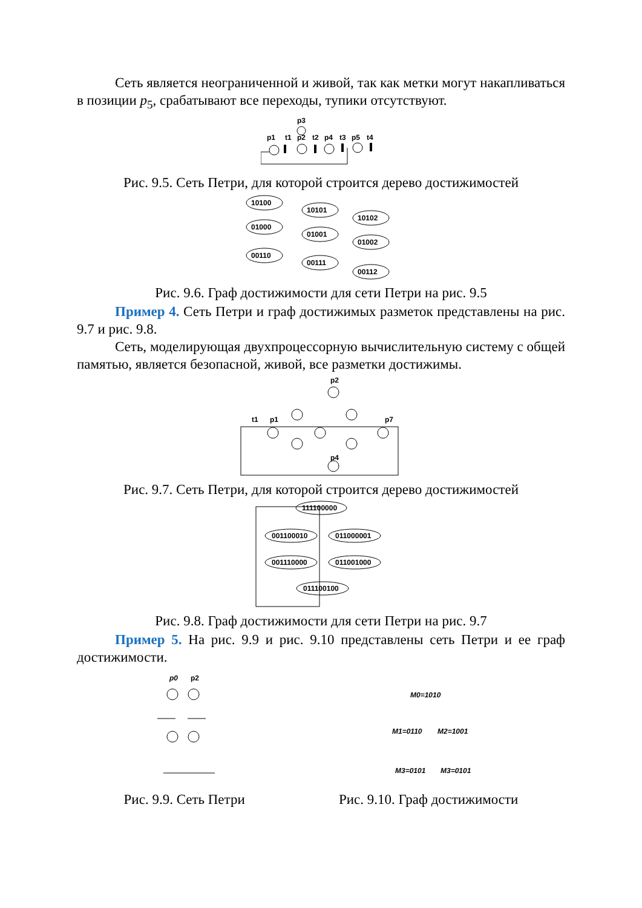Сеть является неограниченной и живой, так как метки могут накапливаться в позиции p<sub>5</sub>, срабатывают все переходы, тупики отсутствуют.
p3
p1
t1
p2
t2
p4
t3
p5
t4
Рис. 9.5. Сеть Петри, для которой строится дерево достижимостей
10100
01000
00110
10101
01001
00111
10102
01002
00112
Рис. 9.6. Граф достижимости для сети Петри на рис. 9.5
Пример 4. Сеть Петри и граф достижимых разметок представлены на рис. 9.7 и рис. 9.8.
Сеть, моделирующая двухпроцессорную вычислительную систему с общей памятью, является безопасной, живой, все разметки достижимы.
p2
p1
t1
p7
p4
Рис. 9.7. Сеть Петри, для которой строится дерево достижимостей
111100000
001100010
011000001
001110000
011001000
011100100
Рис. 9.8. Граф достижимости для сети Петри на рис. 9.7
Пример 5. На рис. 9.9 и рис. 9.10 представлены сеть Петри и ее граф достижимости.
p0
p2
Рис. 9.9. Сеть Петри
M0=1010
M1=0110
M2=1001
M3=0101
M3=0101
Рис. 9.10. Граф достижимости